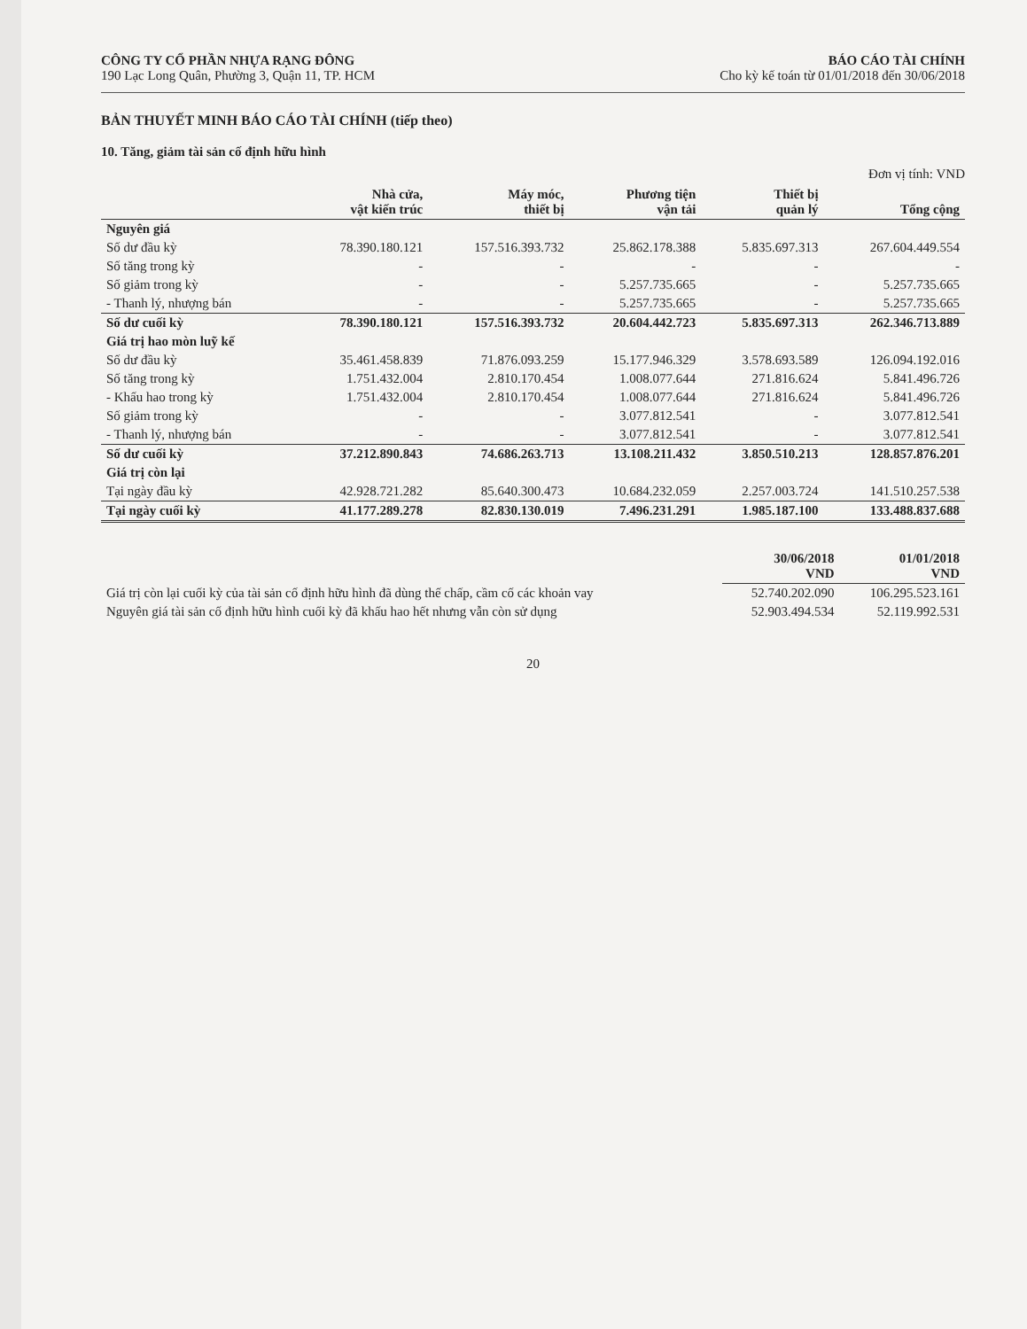CÔNG TY CỔ PHẦN NHỰA RẠNG ĐÔNG
190 Lạc Long Quân, Phường 3, Quận 11, TP. HCM
BÁO CÁO TÀI CHÍNH
Cho kỳ kế toán từ 01/01/2018 đến 30/06/2018
BẢN THUYẾT MINH BÁO CÁO TÀI CHÍNH (tiếp theo)
10. Tăng, giảm tài sản cố định hữu hình
Đơn vị tính: VND
| | Nhà cửa, vật kiến trúc | Máy móc, thiết bị | Phương tiện vận tải | Thiết bị quản lý | Tổng cộng |
| --- | --- | --- | --- | --- | --- |
| Nguyên giá | | | | | |
| Số dư đầu kỳ | 78.390.180.121 | 157.516.393.732 | 25.862.178.388 | 5.835.697.313 | 267.604.449.554 |
| Số tăng trong kỳ | - | - | - | - | - |
| Số giảm trong kỳ | - | - | 5.257.735.665 | - | 5.257.735.665 |
| - Thanh lý, nhượng bán | - | - | 5.257.735.665 | - | 5.257.735.665 |
| Số dư cuối kỳ | 78.390.180.121 | 157.516.393.732 | 20.604.442.723 | 5.835.697.313 | 262.346.713.889 |
| Giá trị hao mòn luỹ kế | | | | | |
| Số dư đầu kỳ | 35.461.458.839 | 71.876.093.259 | 15.177.946.329 | 3.578.693.589 | 126.094.192.016 |
| Số tăng trong kỳ | 1.751.432.004 | 2.810.170.454 | 1.008.077.644 | 271.816.624 | 5.841.496.726 |
| - Khấu hao trong kỳ | 1.751.432.004 | 2.810.170.454 | 1.008.077.644 | 271.816.624 | 5.841.496.726 |
| Số giảm trong kỳ | - | - | 3.077.812.541 | - | 3.077.812.541 |
| - Thanh lý, nhượng bán | - | - | 3.077.812.541 | - | 3.077.812.541 |
| Số dư cuối kỳ | 37.212.890.843 | 74.686.263.713 | 13.108.211.432 | 3.850.510.213 | 128.857.876.201 |
| Giá trị còn lại | | | | | |
| Tại ngày đầu kỳ | 42.928.721.282 | 85.640.300.473 | 10.684.232.059 | 2.257.003.724 | 141.510.257.538 |
| Tại ngày cuối kỳ | 41.177.289.278 | 82.830.130.019 | 7.496.231.291 | 1.985.187.100 | 133.488.837.688 |
| | 30/06/2018 VND | 01/01/2018 VND |
| --- | --- | --- |
| Giá trị còn lại cuối kỳ của tài sản cố định hữu hình đã dùng thế chấp, cầm cố các khoản vay | 52.740.202.090 | 106.295.523.161 |
| Nguyên giá tài sản cố định hữu hình cuối kỳ đã khấu hao hết nhưng vẫn còn sử dụng | 52.903.494.534 | 52.119.992.531 |
20